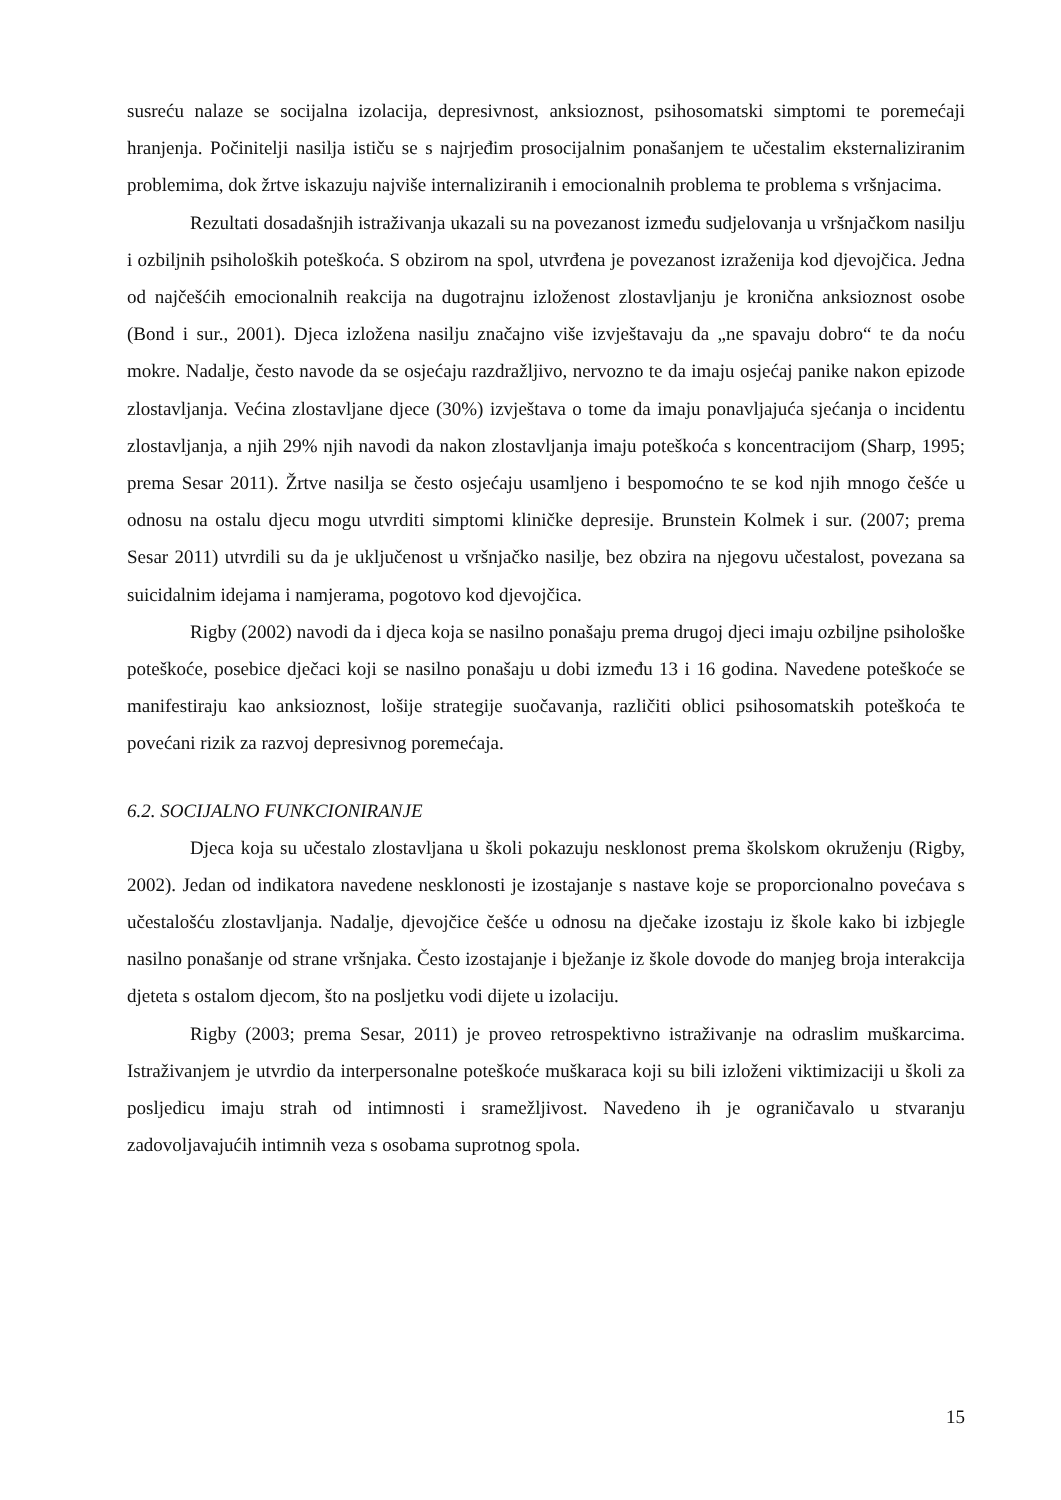susreću nalaze se socijalna izolacija, depresivnost, anksioznost, psihosomatski simptomi te poremećaji hranjenja. Počinitelji nasilja ističu se s najrjeđim prosocijalnim ponašanjem te učestalim eksternaliziranim problemima, dok žrtve iskazuju najviše internaliziranih i emocionalnih problema te problema s vršnjacima.
Rezultati dosadašnjih istraživanja ukazali su na povezanost između sudjelovanja u vršnjačkom nasilju i ozbiljnih psiholoških poteškoća. S obzirom na spol, utvrđena je povezanost izraženija kod djevojčica. Jedna od najčešćih emocionalnih reakcija na dugotrajnu izloženost zlostavljanju je kronična anksioznost osobe (Bond i sur., 2001). Djeca izložena nasilju značajno više izvještavaju da „ne spavaju dobro“ te da noću mokre. Nadalje, često navode da se osjećaju razdražljivo, nervozno te da imaju osjećaj panike nakon epizode zlostavljanja. Većina zlostavljane djece (30%) izvještava o tome da imaju ponavljajuća sjećanja o incidentu zlostavljanja, a njih 29% njih navodi da nakon zlostavljanja imaju poteškoća s koncentracijom (Sharp, 1995; prema Sesar 2011). Žrtve nasilja se često osjećaju usamljeno i bespomoćno te se kod njih mnogo češće u odnosu na ostalu djecu mogu utvrditi simptomi kliničke depresije. Brunstein Kolmek i sur. (2007; prema Sesar 2011) utvrdili su da je uključenost u vršnjačko nasilje, bez obzira na njegovu učestalost, povezana sa suicidalnim idejama i namjerama, pogotovo kod djevojčica.
Rigby (2002) navodi da i djeca koja se nasilno ponašaju prema drugoj djeci imaju ozbiljne psihološke poteškoće, posebice dječaci koji se nasilno ponašaju u dobi između 13 i 16 godina. Navedene poteškoće se manifestiraju kao anksioznost, lošije strategije suočavanja, različiti oblici psihosomatskih poteškoća te povećani rizik za razvoj depresivnog poremećaja.
6.2. SOCIJALNO FUNKCIONIRANJE
Djeca koja su učestalo zlostavljana u školi pokazuju nesklonost prema školskom okruženju (Rigby, 2002). Jedan od indikatora navedene nesklonosti je izostajanje s nastave koje se proporcionalno povećava s učestalošću zlostavljanja. Nadalje, djevojčice češće u odnosu na dječake izostaju iz škole kako bi izbjegle nasilno ponašanje od strane vršnjaka. Često izostajanje i bježanje iz škole dovode do manjeg broja interakcija djeteta s ostalom djecom, što na posljetku vodi dijete u izolaciju.
Rigby (2003; prema Sesar, 2011) je proveo retrospektivno istraživanje na odraslim muškarcima. Istraživanjem je utvrdio da interpersonalne poteškoće muškaraca koji su bili izloženi viktimizaciji u školi za posljedicu imaju strah od intimnosti i sramežljivost. Navedeno ih je ograničavalo u stvaranju zadovoljavajućih intimnih veza s osobama suprotnog spola.
15